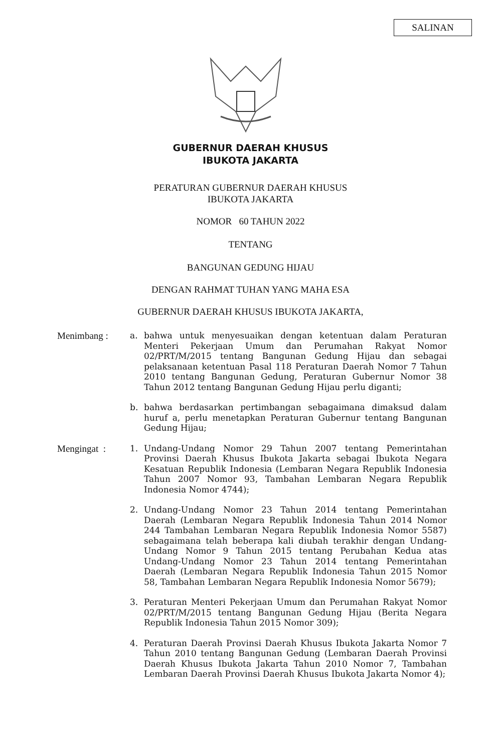SALINAN
GUBERNUR DAERAH KHUSUS
IBUKOTA JAKARTA
PERATURAN GUBERNUR DAERAH KHUSUS
IBUKOTA JAKARTA
NOMOR 60 TAHUN 2022
TENTANG
BANGUNAN GEDUNG HIJAU
DENGAN RAHMAT TUHAN YANG MAHA ESA
GUBERNUR DAERAH KHUSUS IBUKOTA JAKARTA,
Menimbang : a. bahwa untuk menyesuaikan dengan ketentuan dalam Peraturan Menteri Pekerjaan Umum dan Perumahan Rakyat Nomor 02/PRT/M/2015 tentang Bangunan Gedung Hijau dan sebagai pelaksanaan ketentuan Pasal 118 Peraturan Daerah Nomor 7 Tahun 2010 tentang Bangunan Gedung, Peraturan Gubernur Nomor 38 Tahun 2012 tentang Bangunan Gedung Hijau perlu diganti;
b. bahwa berdasarkan pertimbangan sebagaimana dimaksud dalam huruf a, perlu menetapkan Peraturan Gubernur tentang Bangunan Gedung Hijau;
Mengingat : 1. Undang-Undang Nomor 29 Tahun 2007 tentang Pemerintahan Provinsi Daerah Khusus Ibukota Jakarta sebagai Ibukota Negara Kesatuan Republik Indonesia (Lembaran Negara Republik Indonesia Tahun 2007 Nomor 93, Tambahan Lembaran Negara Republik Indonesia Nomor 4744);
2. Undang-Undang Nomor 23 Tahun 2014 tentang Pemerintahan Daerah (Lembaran Negara Republik Indonesia Tahun 2014 Nomor 244 Tambahan Lembaran Negara Republik Indonesia Nomor 5587) sebagaimana telah beberapa kali diubah terakhir dengan Undang-Undang Nomor 9 Tahun 2015 tentang Perubahan Kedua atas Undang-Undang Nomor 23 Tahun 2014 tentang Pemerintahan Daerah (Lembaran Negara Republik Indonesia Tahun 2015 Nomor 58, Tambahan Lembaran Negara Republik Indonesia Nomor 5679);
3. Peraturan Menteri Pekerjaan Umum dan Perumahan Rakyat Nomor 02/PRT/M/2015 tentang Bangunan Gedung Hijau (Berita Negara Republik Indonesia Tahun 2015 Nomor 309);
4. Peraturan Daerah Provinsi Daerah Khusus Ibukota Jakarta Nomor 7 Tahun 2010 tentang Bangunan Gedung (Lembaran Daerah Provinsi Daerah Khusus Ibukota Jakarta Tahun 2010 Nomor 7, Tambahan Lembaran Daerah Provinsi Daerah Khusus Ibukota Jakarta Nomor 4);